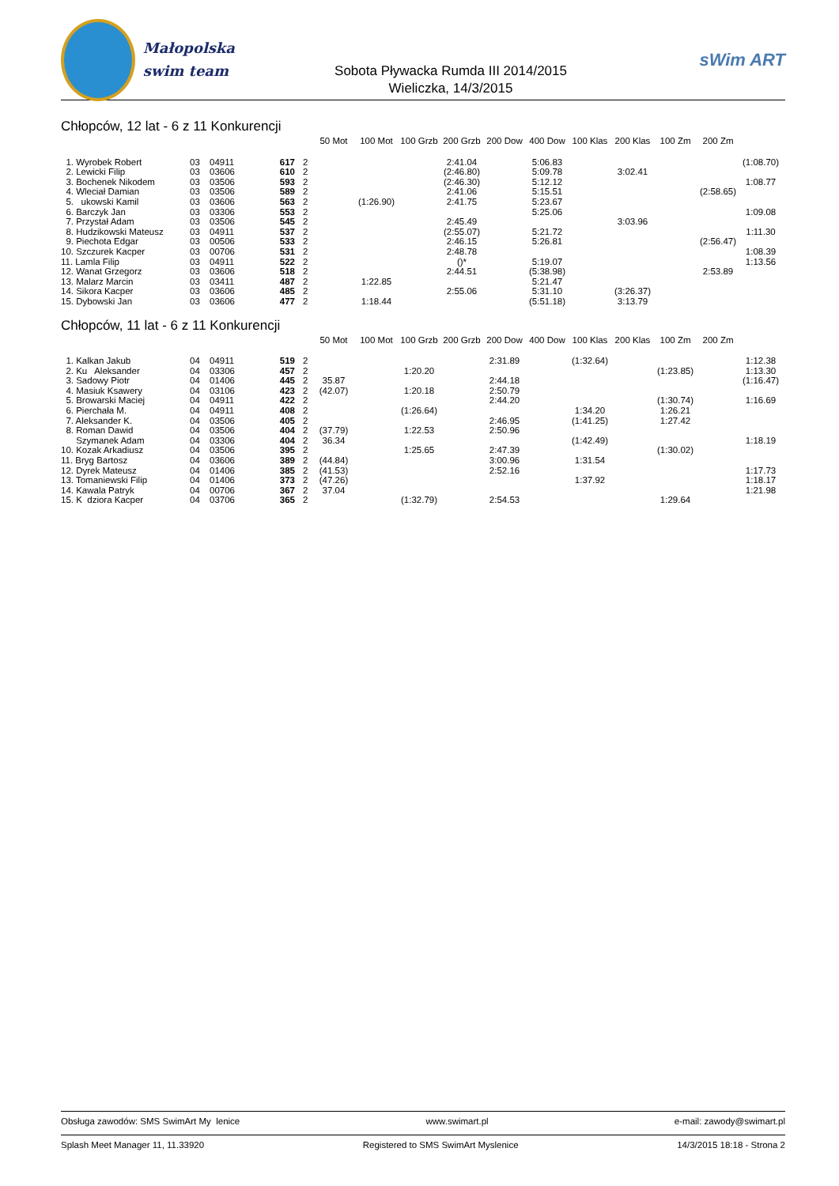Małopolska
swim team
Sobota Pływacka Rumda III 2014/2015
Wieliczka, 14/3/2015
sWim ART
Chłopców, 12 lat - 6 z 11 Konkurencji
| | | | | | 50 Mot | 100 Mot | 100 Grzb | 200 Grzb | 200 Dow | 400 Dow | 100 Klas | 200 Klas | 100 Zm | 200 Zm | |
| --- | --- | --- | --- | --- | --- | --- | --- | --- | --- | --- | --- | --- | --- | --- | --- |
| 1. Wyrobek Robert | 03 | 04911 | 617 | 2 | | | | 2:41.04 | | 5:06.83 | | | | | (1:08.70) |
| 2. Lewicki Filip | 03 | 03606 | 610 | 2 | | | | (2:46.80) | | 5:09.78 | | 3:02.41 | | | |
| 3. Bochenek Nikodem | 03 | 03506 | 593 | 2 | | | | (2:46.30) | | 5:12.12 | | | | | 1:08.77 |
| 4. Wleciał Damian | 03 | 03506 | 589 | 2 | | | | 2:41.06 | | 5:15.51 | | | | (2:58.65) | |
| 5. ukowski Kamil | 03 | 03606 | 563 | 2 | | (1:26.90) | | 2:41.75 | | 5:23.67 | | | | | |
| 6. Barczyk Jan | 03 | 03306 | 553 | 2 | | | | | | 5:25.06 | | | | | 1:09.08 |
| 7. Przystał Adam | 03 | 03506 | 545 | 2 | | | | 2:45.49 | | | | 3:03.96 | | | |
| 8. Hudzikowski Mateusz | 03 | 04911 | 537 | 2 | | | | (2:55.07) | | 5:21.72 | | | | | 1:11.30 |
| 9. Piechota Edgar | 03 | 00506 | 533 | 2 | | | | 2:46.15 | | 5:26.81 | | | | (2:56.47) | |
| 10. Szczurek Kacper | 03 | 00706 | 531 | 2 | | | | 2:48.78 | | | | | | | 1:08.39 |
| 11. Lamla Filip | 03 | 04911 | 522 | 2 | | | | ()* | | 5:19.07 | | | | | 1:13.56 |
| 12. Wanat Grzegorz | 03 | 03606 | 518 | 2 | | | | 2:44.51 | | (5:38.98) | | | | 2:53.89 | |
| 13. Malarz Marcin | 03 | 03411 | 487 | 2 | | 1:22.85 | | | | 5:21.47 | | | | | |
| 14. Sikora Kacper | 03 | 03606 | 485 | 2 | | | | 2:55.06 | | 5:31.10 | | (3:26.37) | | | |
| 15. Dybowski Jan | 03 | 03606 | 477 | 2 | | 1:18.44 | | | | (5:51.18) | | 3:13.79 | | | |
Chłopców, 11 lat - 6 z 11 Konkurencji
| | | | | | 50 Mot | 100 Mot | 100 Grzb | 200 Grzb | 200 Dow | 400 Dow | 100 Klas | 200 Klas | 100 Zm | 200 Zm | |
| --- | --- | --- | --- | --- | --- | --- | --- | --- | --- | --- | --- | --- | --- | --- | --- |
| 1. Kalkan Jakub | 04 | 04911 | 519 | 2 | | | | | 2:31.89 | | (1:32.64) | | | | 1:12.38 |
| 2. Ku Aleksander | 04 | 03306 | 457 | 2 | | | 1:20.20 | | | | | | (1:23.85) | | 1:13.30 |
| 3. Sadowy Piotr | 04 | 01406 | 445 | 2 | 35.87 | | | | 2:44.18 | | | | | | (1:16.47) |
| 4. Masiuk Ksawery | 04 | 03106 | 423 | 2 | (42.07) | | 1:20.18 | | 2:50.79 | | | | | | |
| 5. Browarski Maciej | 04 | 04911 | 422 | 2 | | | | | 2:44.20 | | | | (1:30.74) | | 1:16.69 |
| 6. Pierchała M. | 04 | 04911 | 408 | 2 | | | (1:26.64) | | | | 1:34.20 | | 1:26.21 | | |
| 7. Aleksander K. | 04 | 03506 | 405 | 2 | | | | | 2:46.95 | | (1:41.25) | | 1:27.42 | | |
| 8. Roman Dawid | 04 | 03506 | 404 | 2 | (37.79) | | 1:22.53 | | 2:50.96 | | | | | | |
| Szymanek Adam | 04 | 03306 | 404 | 2 | 36.34 | | | | | | (1:42.49) | | | | 1:18.19 |
| 10. Kozak Arkadiusz | 04 | 03506 | 395 | 2 | | | 1:25.65 | | 2:47.39 | | | | (1:30.02) | | |
| 11. Bryg Bartosz | 04 | 03606 | 389 | 2 | (44.84) | | | | 3:00.96 | | 1:31.54 | | | | |
| 12. Dyrek Mateusz | 04 | 01406 | 385 | 2 | (41.53) | | | | 2:52.16 | | | | | | 1:17.73 |
| 13. Tomaniewski Filip | 04 | 01406 | 373 | 2 | (47.26) | | | | | | 1:37.92 | | | | 1:18.17 |
| 14. Kawala Patryk | 04 | 00706 | 367 | 2 | 37.04 | | | | | | | | | | 1:21.98 |
| 15. K dziora Kacper | 04 | 03706 | 365 | 2 | | | (1:32.79) | | 2:54.53 | | | | 1:29.64 | | |
Obsługa zawodów: SMS SwimArt My lenice www.swimart.pl e-mail: zawody@swimart.pl
Splash Meet Manager 11, 11.33920 Registered to SMS SwimArt Myslenice 14/3/2015 18:18 - Strona 2